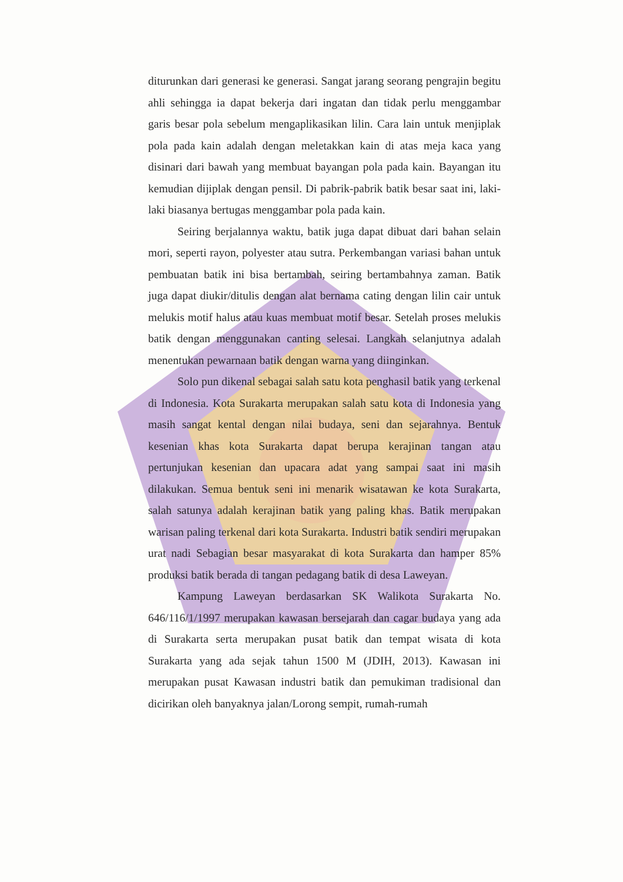diturunkan dari generasi ke generasi. Sangat jarang seorang pengrajin begitu ahli sehingga ia dapat bekerja dari ingatan dan tidak perlu menggambar garis besar pola sebelum mengaplikasikan lilin. Cara lain untuk menjiplak pola pada kain adalah dengan meletakkan kain di atas meja kaca yang disinari dari bawah yang membuat bayangan pola pada kain. Bayangan itu kemudian dijiplak dengan pensil. Di pabrik-pabrik batik besar saat ini, laki-laki biasanya bertugas menggambar pola pada kain.
Seiring berjalannya waktu, batik juga dapat dibuat dari bahan selain mori, seperti rayon, polyester atau sutra. Perkembangan variasi bahan untuk pembuatan batik ini bisa bertambah, seiring bertambahnya zaman. Batik juga dapat diukir/ditulis dengan alat bernama cating dengan lilin cair untuk melukis motif halus atau kuas membuat motif besar. Setelah proses melukis batik dengan menggunakan canting selesai. Langkah selanjutnya adalah menentukan pewarnaan batik dengan warna yang diinginkan.
Solo pun dikenal sebagai salah satu kota penghasil batik yang terkenal di Indonesia. Kota Surakarta merupakan salah satu kota di Indonesia yang masih sangat kental dengan nilai budaya, seni dan sejarahnya. Bentuk kesenian khas kota Surakarta dapat berupa kerajinan tangan atau pertunjukan kesenian dan upacara adat yang sampai saat ini masih dilakukan. Semua bentuk seni ini menarik wisatawan ke kota Surakarta, salah satunya adalah kerajinan batik yang paling khas. Batik merupakan warisan paling terkenal dari kota Surakarta. Industri batik sendiri merupakan urat nadi Sebagian besar masyarakat di kota Surakarta dan hamper 85% produksi batik berada di tangan pedagang batik di desa Laweyan.
Kampung Laweyan berdasarkan SK Walikota Surakarta No. 646/116/1/1997 merupakan kawasan bersejarah dan cagar budaya yang ada di Surakarta serta merupakan pusat batik dan tempat wisata di kota Surakarta yang ada sejak tahun 1500 M (JDIH, 2013). Kawasan ini merupakan pusat Kawasan industri batik dan pemukiman tradisional dan dicirikan oleh banyaknya jalan/Lorong sempit, rumah-rumah